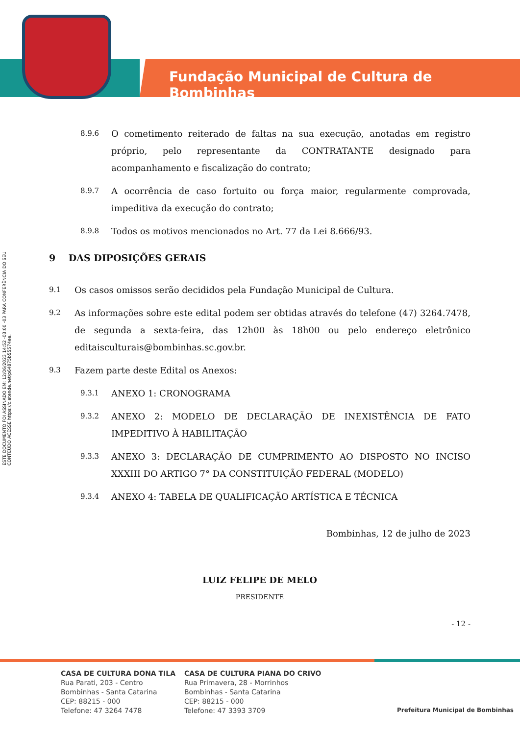Fundação Municipal de Cultura de Bombinhas
ESTE DOCUMENTO FOI ASSINADO EM: 12/06/2023 14:52 -03:00 -03 PARA CONFERÊNCIA DO SEU CONTEÚDO ACESSE https://c.atende.net/p64875b55574ee.
8.9.6 O cometimento reiterado de faltas na sua execução, anotadas em registro próprio, pelo representante da CONTRATANTE designado para acompanhamento e fiscalização do contrato;
8.9.7 A ocorrência de caso fortuito ou força maior, regularmente comprovada, impeditiva da execução do contrato;
8.9.8 Todos os motivos mencionados no Art. 77 da Lei 8.666/93.
9 DAS DIPOSIÇÕES GERAIS
9.1 Os casos omissos serão decididos pela Fundação Municipal de Cultura.
9.2 As informações sobre este edital podem ser obtidas através do telefone (47) 3264.7478, de segunda a sexta-feira, das 12h00 às 18h00 ou pelo endereço eletrônico editaisculturais@bombinhas.sc.gov.br.
9.3 Fazem parte deste Edital os Anexos:
9.3.1 ANEXO 1: CRONOGRAMA
9.3.2 ANEXO 2: MODELO DE DECLARAÇÃO DE INEXISTÊNCIA DE FATO IMPEDITIVO À HABILITAÇÃO
9.3.3 ANEXO 3: DECLARAÇÃO DE CUMPRIMENTO AO DISPOSTO NO INCISO XXXIII DO ARTIGO 7° DA CONSTITUIÇÃO FEDERAL (MODELO)
9.3.4 ANEXO 4: TABELA DE QUALIFICAÇÃO ARTÍSTICA E TÉCNICA
Bombinhas, 12 de julho de 2023
LUIZ FELIPE DE MELO
PRESIDENTE
- 12 -
CASA DE CULTURA DONA TILA
Rua Parati, 203 - Centro
Bombinhas - Santa Catarina
CEP: 88215 - 000
Telefone: 47 3264 7478
CASA DE CULTURA PIANA DO CRIVO
Rua Primavera, 28 - Morrinhos
Bombinhas - Santa Catarina
CEP: 88215 - 000
Telefone: 47 3393 3709
Prefeitura Municipal de Bombinhas